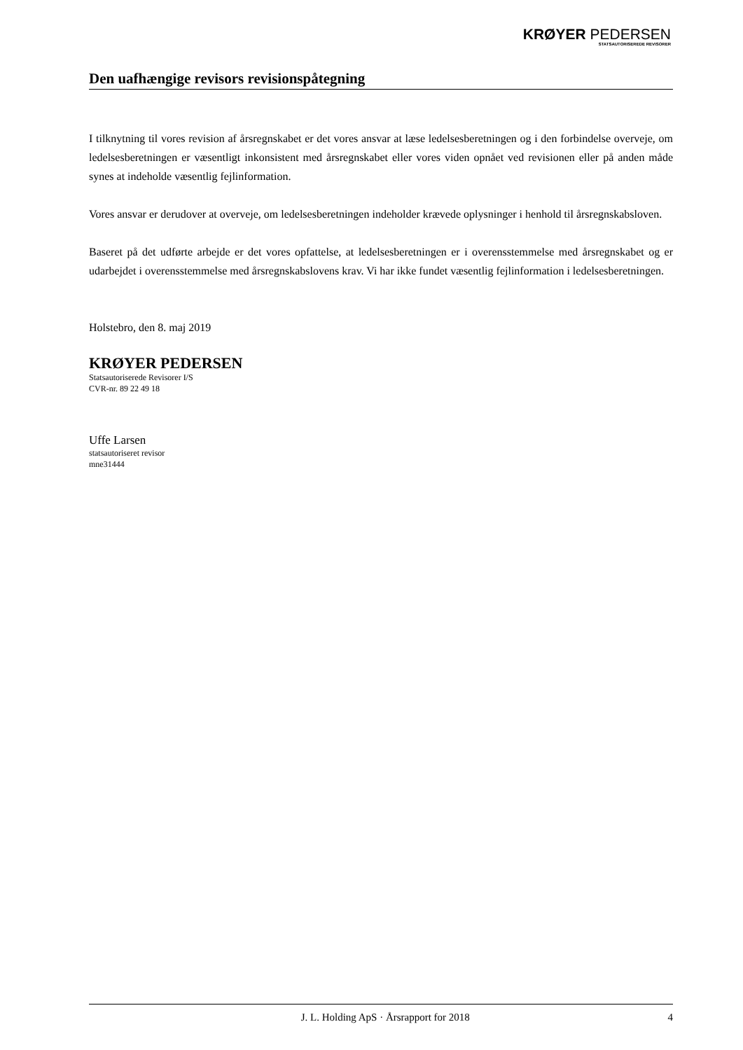KRØYER PEDERSEN
STATSAUTORISEREDE REVISORER
Den uafhængige revisors revisionspåtegning
I tilknytning til vores revision af årsregnskabet er det vores ansvar at læse ledelsesberetningen og i den forbindelse overveje, om ledelsesberetningen er væsentligt inkonsistent med årsregnskabet eller vores viden opnået ved revisionen eller på anden måde synes at indeholde væsentlig fejlinformation.
Vores ansvar er derudover at overveje, om ledelsesberetningen indeholder krævede oplysninger i henhold til årsregnskabsloven.
Baseret på det udførte arbejde er det vores opfattelse, at ledelsesberetningen er i overensstemmelse med årsregnskabet og er udarbejdet i overensstemmelse med årsregnskabslovens krav. Vi har ikke fundet væsentlig fejlinformation i ledelsesberetningen.
Holstebro, den 8. maj 2019
KRØYER PEDERSEN
Statsautoriserede Revisorer I/S
CVR-nr. 89 22 49 18
Uffe Larsen
statsautoriseret revisor
mne31444
J. L. Holding ApS · Årsrapport for 2018 4